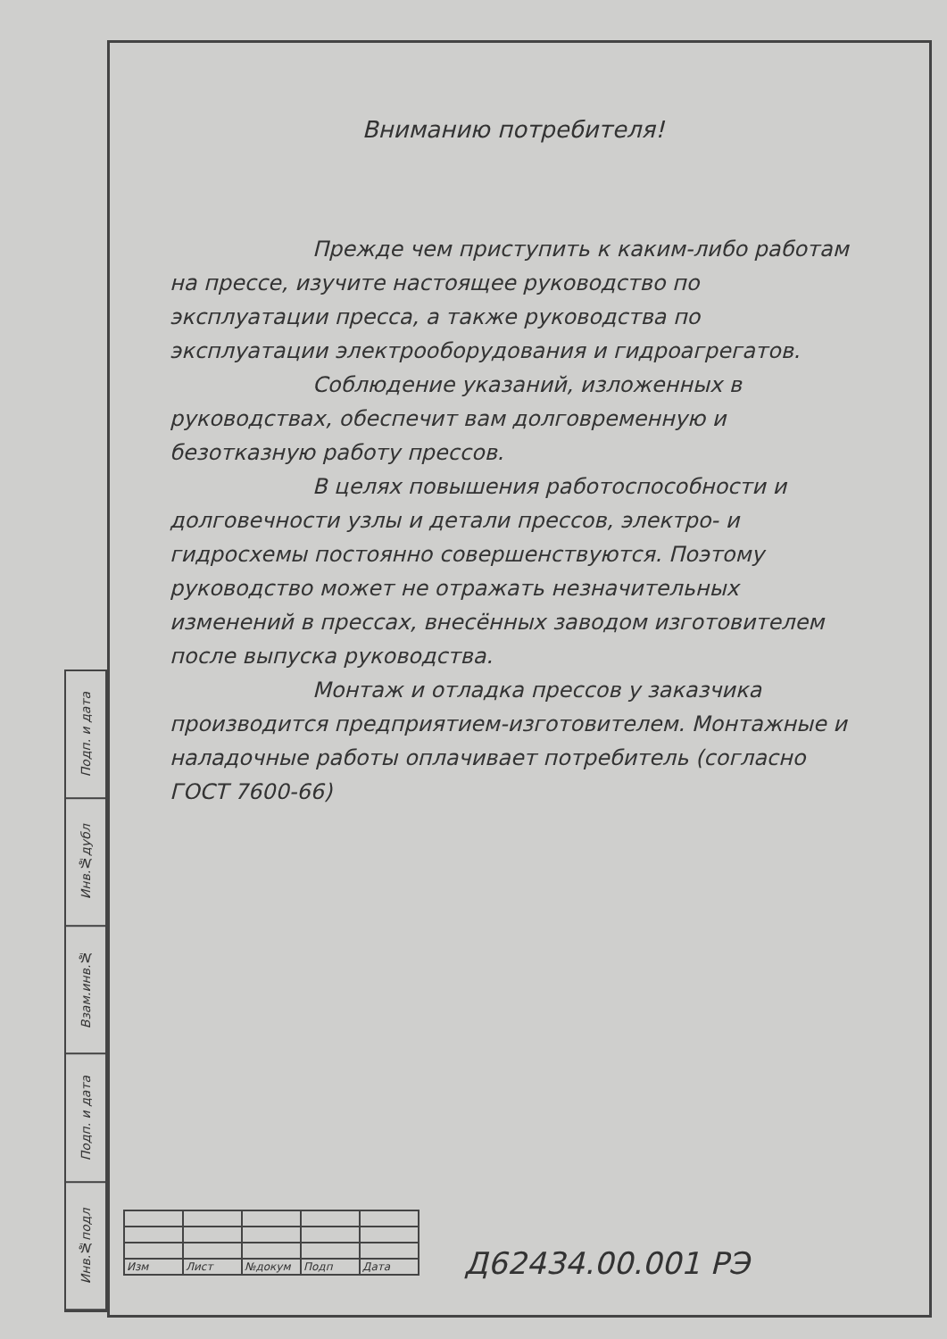Инв.№подл
Подп. и дата
Взам.инв.№
Инв.№дубл
Подп. и дата
Вниманию потребителя!
Прежде чем приступить к каким-либо работам на прессе, изучите настоящее руководство по эксплуатации пресса, а также руководства по эксплуатации электрооборудования и гидроагрегатов.
Соблюдение указаний, изложенных в руководствах, обеспечит вам долговременную и безотказную работу прессов.
В целях повышения работоспособности и долговечности узлы и детали прессов, электро- и гидросхемы постоянно совершенствуются. Поэтому руководство может не отражать незначительных изменений в прессах, внесённых заводом изготовителем после выпуска руководства.
Монтаж и отладка прессов у заказчика производится предприятием-изготовителем. Монтажные и наладочные работы оплачивает потребитель (согласно ГОСТ 7600-66)
| Изм | Лист | №докум | Подп | Дата |
Д62434.00.001 РЭ